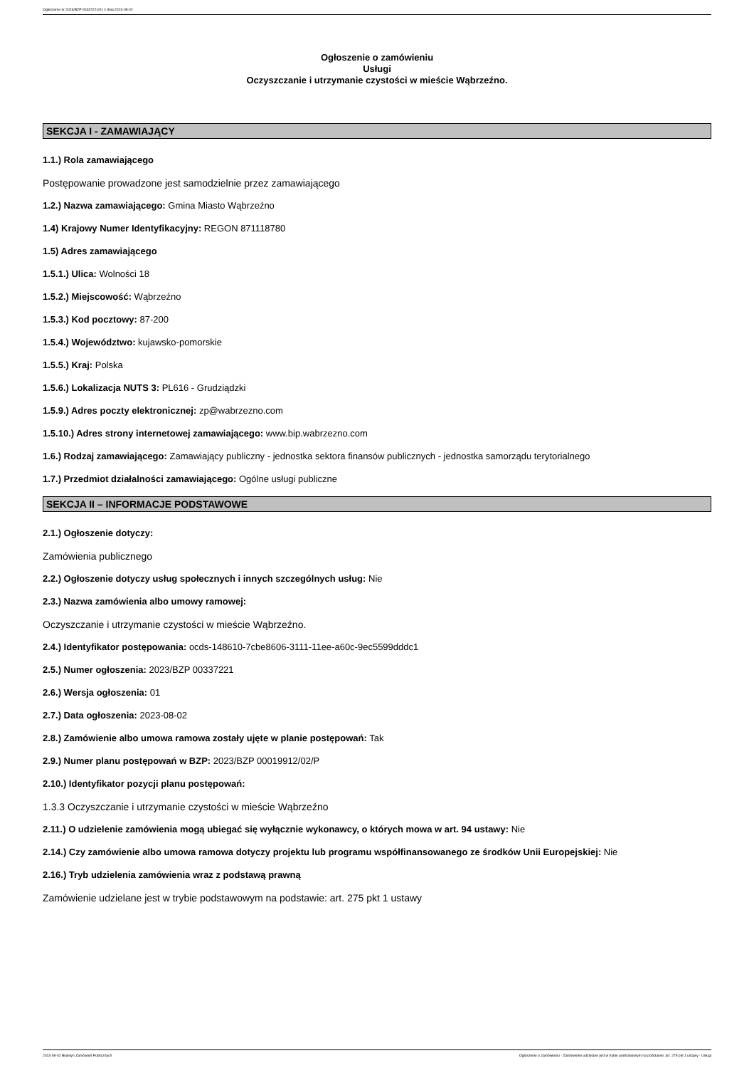Ogłoszenie nr 2023/BZP 00337221/01 z dnia 2023-08-02
Ogłoszenie o zamówieniu
Usługi
Oczyszczanie i utrzymanie czystości w mieście Wąbrzeźno.
SEKCJA I - ZAMAWIAJĄCY
1.1.) Rola zamawiającego
Postępowanie prowadzone jest samodzielnie przez zamawiającego
1.2.) Nazwa zamawiającego: Gmina Miasto Wąbrzeźno
1.4) Krajowy Numer Identyfikacyjny: REGON 871118780
1.5) Adres zamawiającego
1.5.1.) Ulica: Wolności 18
1.5.2.) Miejscowość: Wąbrzeźno
1.5.3.) Kod pocztowy: 87-200
1.5.4.) Województwo: kujawsko-pomorskie
1.5.5.) Kraj: Polska
1.5.6.) Lokalizacja NUTS 3: PL616 - Grudziądzki
1.5.9.) Adres poczty elektronicznej: zp@wabrzezno.com
1.5.10.) Adres strony internetowej zamawiającego: www.bip.wabrzezno.com
1.6.) Rodzaj zamawiającego: Zamawiający publiczny - jednostka sektora finansów publicznych - jednostka samorządu terytorialnego
1.7.) Przedmiot działalności zamawiającego: Ogólne usługi publiczne
SEKCJA II – INFORMACJE PODSTAWOWE
2.1.) Ogłoszenie dotyczy:
Zamówienia publicznego
2.2.) Ogłoszenie dotyczy usług społecznych i innych szczególnych usług: Nie
2.3.) Nazwa zamówienia albo umowy ramowej:
Oczyszczanie i utrzymanie czystości w mieście Wąbrzeźno.
2.4.) Identyfikator postępowania: ocds-148610-7cbe8606-3111-11ee-a60c-9ec5599dddc1
2.5.) Numer ogłoszenia: 2023/BZP 00337221
2.6.) Wersja ogłoszenia: 01
2.7.) Data ogłoszenia: 2023-08-02
2.8.) Zamówienie albo umowa ramowa zostały ujęte w planie postępowań: Tak
2.9.) Numer planu postępowań w BZP: 2023/BZP 00019912/02/P
2.10.) Identyfikator pozycji planu postępowań:
1.3.3 Oczyszczanie i utrzymanie czystości w mieście Wąbrzeźno
2.11.) O udzielenie zamówienia mogą ubiegać się wyłącznie wykonawcy, o których mowa w art. 94 ustawy: Nie
2.14.) Czy zamówienie albo umowa ramowa dotyczy projektu lub programu współfinansowanego ze środków Unii Europejskiej: Nie
2.16.) Tryb udzielenia zamówienia wraz z podstawą prawną
Zamówienie udzielane jest w trybie podstawowym na podstawie: art. 275 pkt 1 ustawy
2023-08-02 Biuletyn Zamówień Publicznych Ogłoszenie o zamówieniu - Zamówienie udzielane jest w trybie podstawowym na podstawie: art. 275 pkt 1 ustawy - Usługi